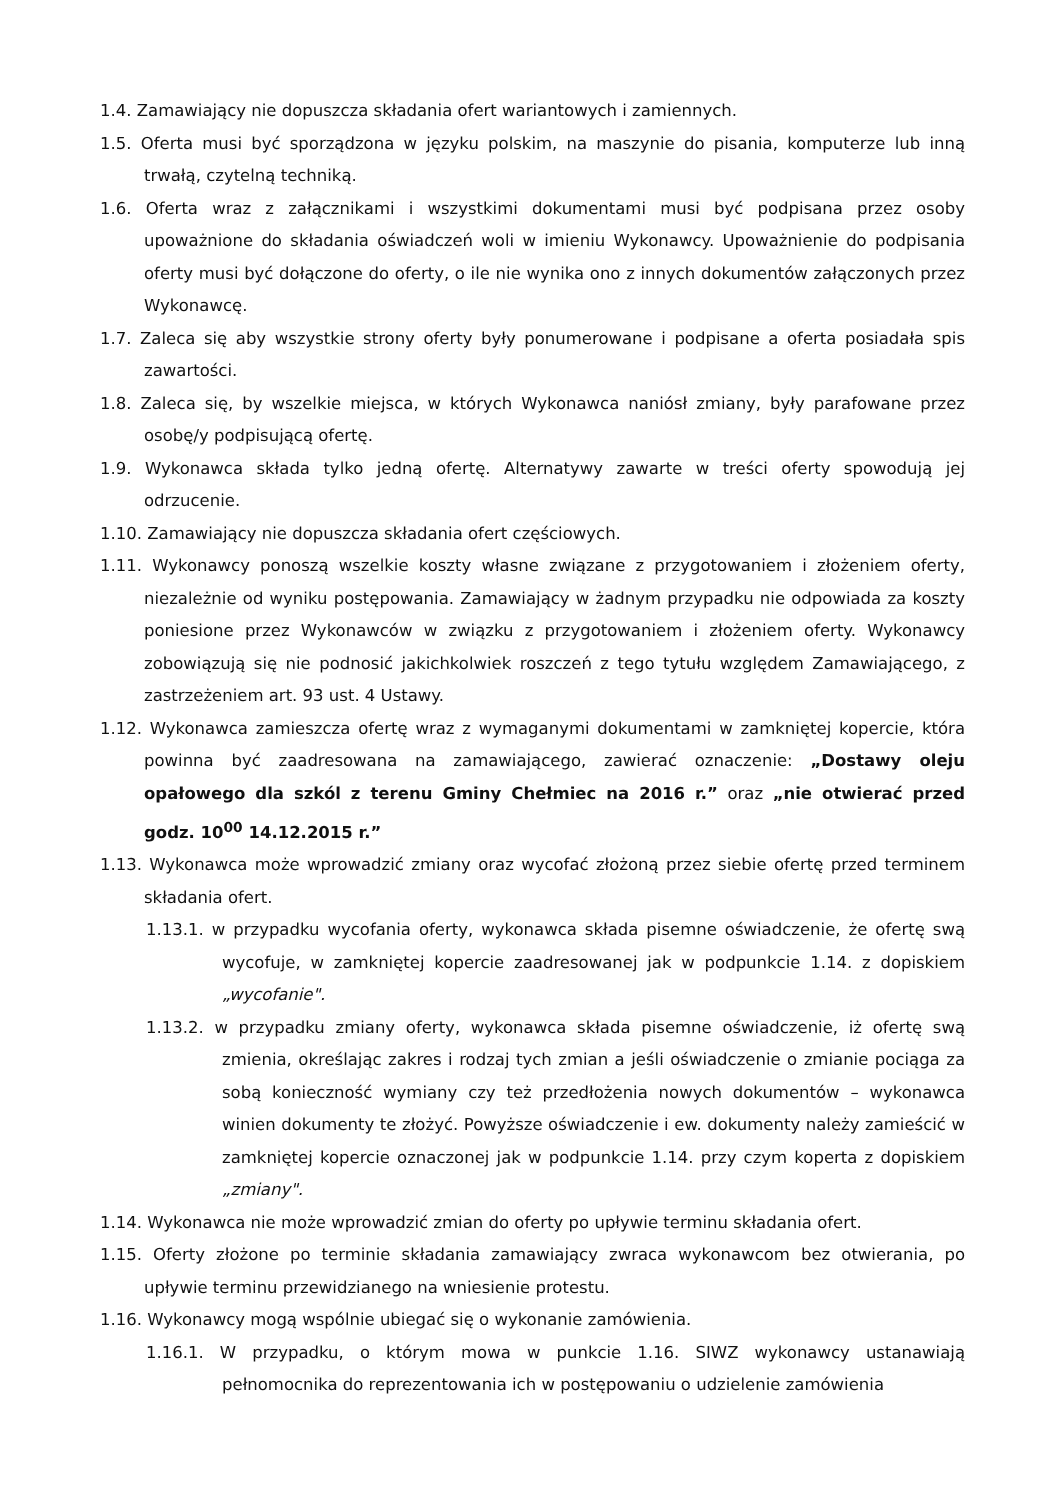1.4. Zamawiający nie dopuszcza składania ofert wariantowych i zamiennych.
1.5. Oferta musi być sporządzona w języku polskim, na maszynie do pisania, komputerze lub inną trwałą, czytelną techniką.
1.6. Oferta wraz z załącznikami i wszystkimi dokumentami musi być podpisana przez osoby upoważnione do składania oświadczeń woli w imieniu Wykonawcy. Upoważnienie do podpisania oferty musi być dołączone do oferty, o ile nie wynika ono z innych dokumentów załączonych przez Wykonawcę.
1.7. Zaleca się aby wszystkie strony oferty były ponumerowane i podpisane a oferta posiadała spis zawartości.
1.8. Zaleca się, by wszelkie miejsca, w których Wykonawca naniósł zmiany, były parafowane przez osobę/y podpisującą ofertę.
1.9. Wykonawca składa tylko jedną ofertę. Alternatywy zawarte w treści oferty spowodują jej odrzucenie.
1.10. Zamawiający nie dopuszcza składania ofert częściowych.
1.11. Wykonawcy ponoszą wszelkie koszty własne związane z przygotowaniem i złożeniem oferty, niezależnie od wyniku postępowania. Zamawiający w żadnym przypadku nie odpowiada za koszty poniesione przez Wykonawców w związku z przygotowaniem i złożeniem oferty. Wykonawcy zobowiązują się nie podnosić jakichkolwiek roszczeń z tego tytułu względem Zamawiającego, z zastrzeżeniem art. 93 ust. 4 Ustawy.
1.12. Wykonawca zamieszcza ofertę wraz z wymaganymi dokumentami w zamkniętej kopercie, która powinna być zaadresowana na zamawiającego, zawierać oznaczenie: „Dostawy oleju opałowego dla szkól z terenu Gminy Chełmiec na 2016 r.” oraz „nie otwierać przed godz. 10<sup>00</sup> 14.12.2015 r.”
1.13. Wykonawca może wprowadzić zmiany oraz wycofać złożoną przez siebie ofertę przed terminem składania ofert.
1.13.1. w przypadku wycofania oferty, wykonawca składa pisemne oświadczenie, że ofertę swą wycofuje, w zamkniętej kopercie zaadresowanej jak w podpunkcie 1.14. z dopiskiem „wycofanie".
1.13.2. w przypadku zmiany oferty, wykonawca składa pisemne oświadczenie, iż ofertę swą zmienia, określając zakres i rodzaj tych zmian a jeśli oświadczenie o zmianie pociąga za sobą konieczność wymiany czy też przedłożenia nowych dokumentów – wykonawca winien dokumenty te złożyć. Powyższe oświadczenie i ew. dokumenty należy zamieścić w zamkniętej kopercie oznaczonej jak w podpunkcie 1.14. przy czym koperta z dopiskiem „zmiany".
1.14. Wykonawca nie może wprowadzić zmian do oferty po upływie terminu składania ofert.
1.15. Oferty złożone po terminie składania zamawiający zwraca wykonawcom bez otwierania, po upływie terminu przewidzianego na wniesienie protestu.
1.16. Wykonawcy mogą wspólnie ubiegać się o wykonanie zamówienia.
1.16.1. W przypadku, o którym mowa w punkcie 1.16. SIWZ wykonawcy ustanawiają pełnomocnika do reprezentowania ich w postępowaniu o udzielenie zamówienia